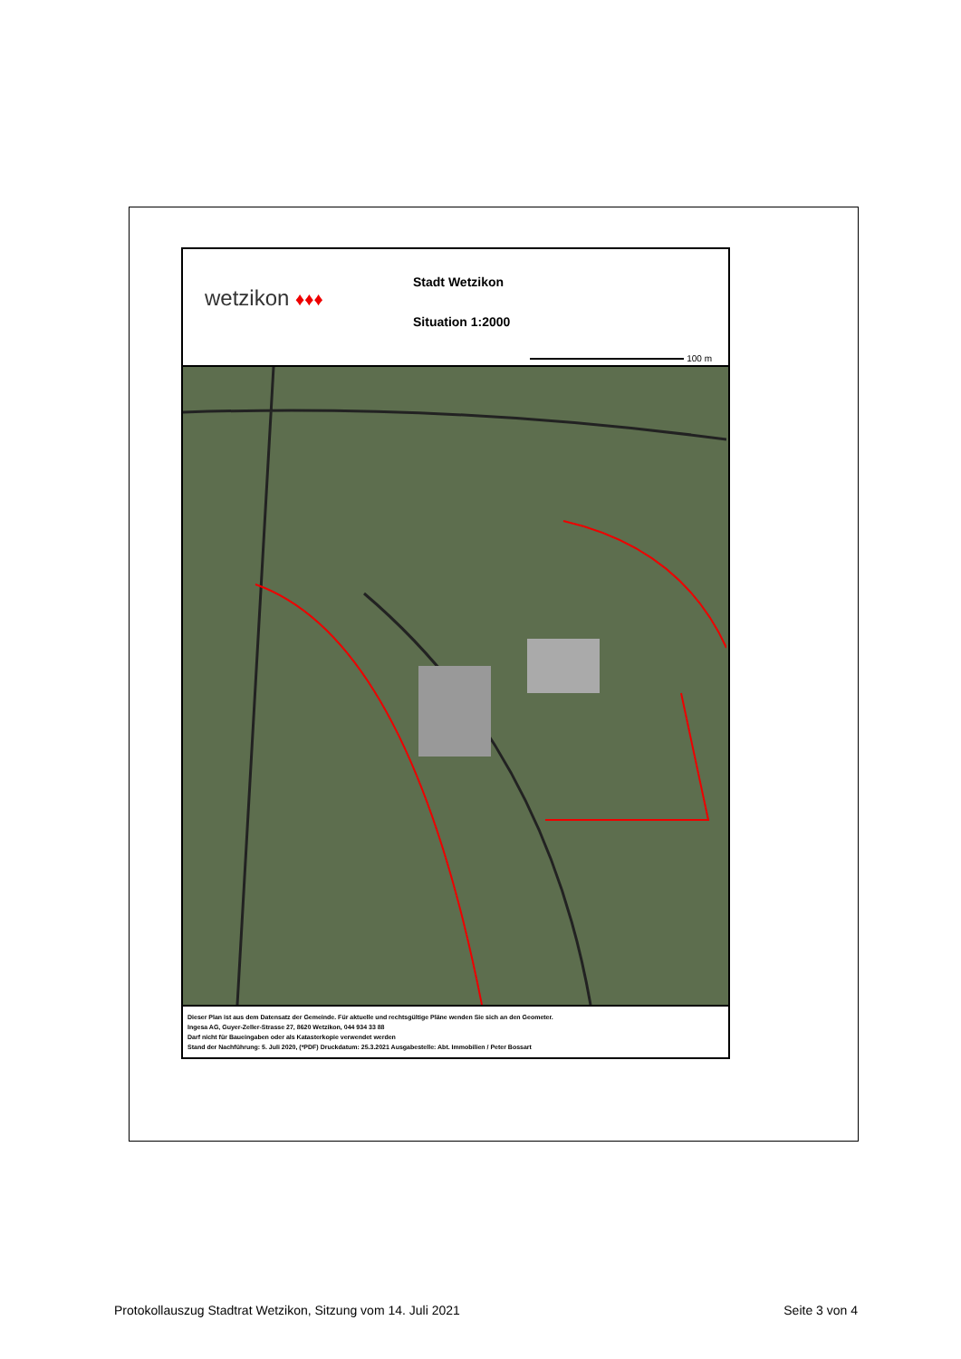wetzikon ♦♦♦
Stadt Wetzikon
Situation 1:2000
100 m
Dieser Plan ist aus dem Datensatz der Gemeinde. Für aktuelle und rechtsgültige Pläne wenden Sie sich an den Geometer.
Ingesa AG, Guyer-Zeller-Strasse 27, 8620 Wetzikon, 044 934 33 88
Darf nicht für Baueingaben oder als Katasterkopie verwendet werden
Stand der Nachführung: 5. Juli 2020, (*PDF) Druckdatum: 25.3.2021 Ausgabestelle: Abt. Immobilien / Peter Bossart
Protokollauszug Stadtrat Wetzikon, Sitzung vom 14. Juli 2021 Seite 3 von 4